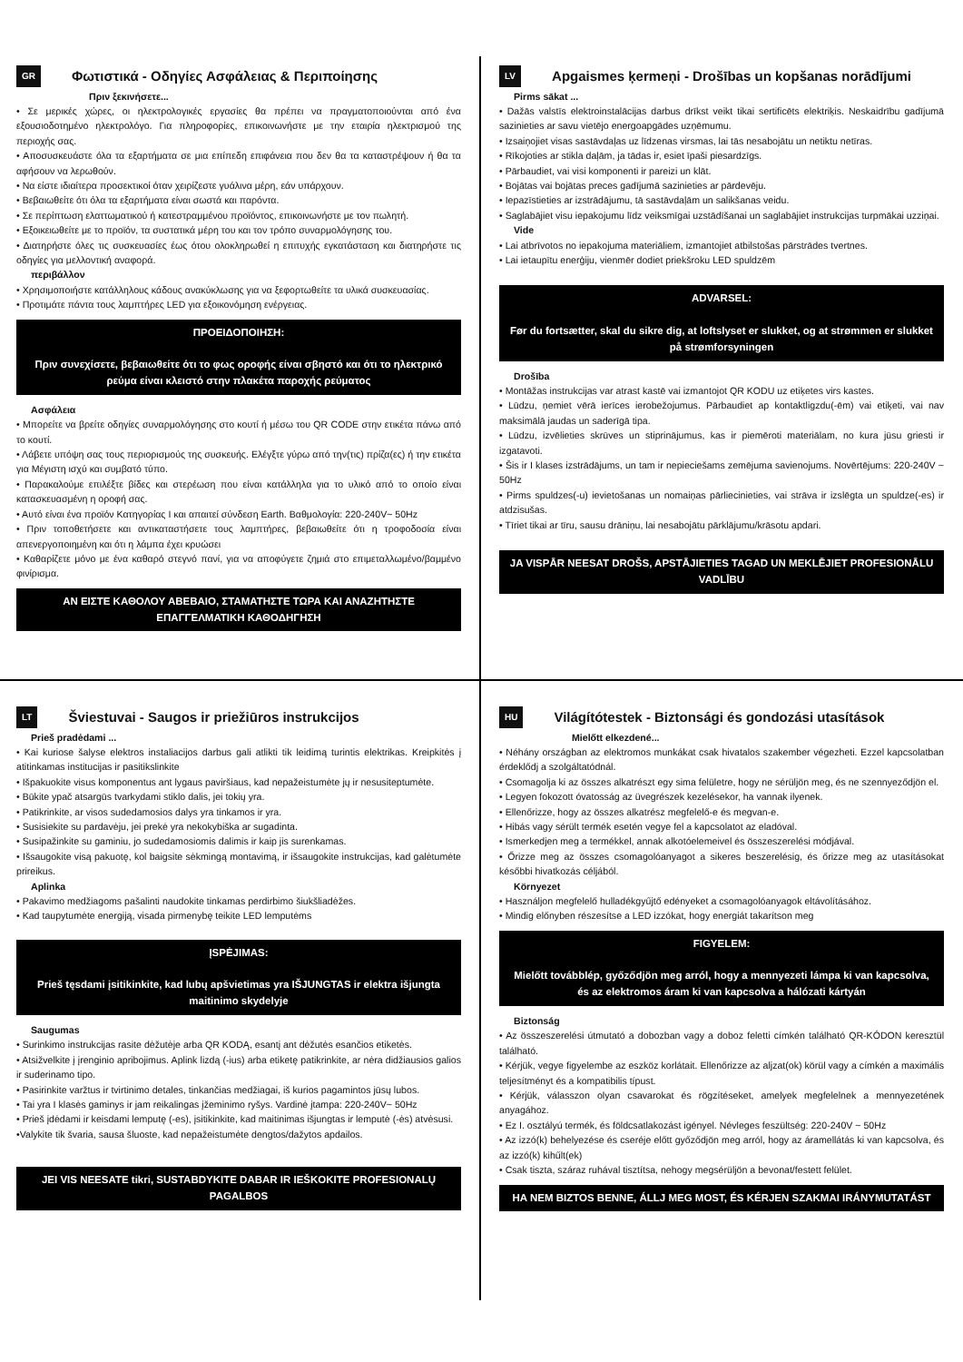GR Φωτιστικά - Οδηγίες Ασφάλειας & Περιποίησης
Πριν ξεκινήσετε...
• Σε μερικές χώρες, οι ηλεκτρολογικές εργασίες θα πρέπει να πραγματοποιούνται από ένα εξουσιοδοτημένο ηλεκτρολόγο. Για πληροφορίες, επικοινωνήστε με την εταιρία ηλεκτρισμού της περιοχής σας.
• Αποσυσκευάστε όλα τα εξαρτήματα σε μια επίπεδη επιφάνεια που δεν θα τα καταστρέψουν ή θα τα αφήσουν να λερωθούν.
• Να είστε ιδιαίτερα προσεκτικοί όταν χειρίζεστε γυάλινα μέρη, εάν υπάρχουν.
• Βεβαιωθείτε ότι όλα τα εξαρτήματα είναι σωστά και παρόντα.
• Σε περίπτωση ελαττωματικού ή κατεστραμμένου προϊόντος, επικοινωνήστε με τον πωλητή.
• Εξοικειωθείτε με το προϊόν, τα συστατικά μέρη του και τον τρόπο συναρμολόγησης του.
• Διατηρήστε όλες τις συσκευασίες έως ότου ολοκληρωθεί η επιτυχής εγκατάσταση και διατηρήστε τις οδηγίες για μελλοντική αναφορά.
περιβάλλον
• Χρησιμοποιήστε κατάλληλους κάδους ανακύκλωσης για να ξεφορτωθείτε τα υλικά συσκευασίας.
• Προτιμάτε πάντα τους λαμπτήρες LED για εξοικονόμηση ενέργειας.
ΠΡΟΕΙΔΟΠΟΙΗΣΗ:
Πριν συνεχίσετε, βεβαιωθείτε ότι το φως οροφής είναι σβηστό και ότι το ηλεκτρικό ρεύμα είναι κλειστό στην πλακέτα παροχής ρεύματος
Ασφάλεια
• Μπορείτε να βρείτε οδηγίες συναρμολόγησης στο κουτί ή μέσω του QR CODE στην ετικέτα πάνω από το κουτί.
• Λάβετε υπόψη σας τους περιορισμούς της συσκευής. Ελέγξτε γύρω από την(τις) πρίζα(ες) ή την ετικέτα για Μέγιστη ισχύ και συμβατό τύπο.
• Παρακαλούμε επιλέξτε βίδες και στερέωση που είναι κατάλληλα για το υλικό από το οποίο είναι κατασκευασμένη η οροφή σας.
• Αυτό είναι ένα προϊόν Κατηγορίας I και απαιτεί σύνδεση Earth. Βαθμολογία: 220-240V~ 50Hz
• Πριν τοποθετήσετε και αντικαταστήσετε τους λαμπτήρες, βεβαιωθείτε ότι η τροφοδοσία είναι απενεργοποιημένη και ότι η λάμπα έχει κρυώσει
• Καθαρίζετε μόνο με ένα καθαρό στεγνό πανί, για να αποφύγετε ζημιά στο επιμεταλλωμένο/βαμμένο φινίρισμα.
ΑΝ ΕΙΣΤΕ ΚΑΘΟΛΟΥ ΑΒΕΒΑΙΟ, ΣΤΑΜΑΤΗΣΤΕ ΤΩΡΑ ΚΑΙ ΑΝΑΖΗΤΗΣΤΕ ΕΠΑΓΓΕΛΜΑΤΙΚΗ ΚΑΘΟΔΗΓΗΣΗ
LV Apgaismes ķermeņi - Drošības un kopšanas norādījumi
Pirms sākat ...
• Dažās valstīs elektroinstalācijas darbus drīkst veikt tikai sertificēts elektriķis. Neskaidrību gadījumā sazinieties ar savu vietējo energoapgādes uzņēmumu.
• Izsaiņojiet visas sastāvdaļas uz līdzenas virsmas, lai tās nesabojātu un netiktu netīras.
• Rīkojoties ar stikla daļām, ja tādas ir, esiet īpaši piesardzīgs.
• Pārbaudiet, vai visi komponenti ir pareizi un klāt.
• Bojātas vai bojātas preces gadījumā sazinieties ar pārdevēju.
• Iepazīstieties ar izstrādājumu, tā sastāvdaļām un salikšanas veidu.
• Saglabājiet visu iepakojumu līdz veiksmīgai uzstādīšanai un saglabājiet instrukcijas turpmākai uzziņai.
Vide
• Lai atbrīvotos no iepakojuma materiāliem, izmantojiet atbilstošas pārstrādes tvertnes.
• Lai ietaupītu enerģiju, vienmēr dodiet priekšroku LED spuldzēm
ADVARSEL:
Før du fortsætter, skal du sikre dig, at loftslyset er slukket, og at strømmen er slukket på strømforsyningen
Drošība
• Montāžas instrukcijas var atrast kastē vai izmantojot QR KODU uz etiķetes virs kastes.
• Lūdzu, ņemiet vērā ierīces ierobežojumus. Pārbaudiet ap kontaktligzdu(-ēm) vai etiķeti, vai nav maksimālā jaudas un saderīgā tipa.
• Lūdzu, izvēlieties skrūves un stiprinājumus, kas ir piemēroti materiālam, no kura jūsu griesti ir izgatavoti.
• Šis ir I klases izstrādājums, un tam ir nepieciešams zemējuma savienojums. Novērtējums: 220-240V ~ 50Hz
• Pirms spuldzes(-u) ievietošanas un nomaiņas pārliecinieties, vai strāva ir izslēgta un spuldze(-es) ir atdzisušas.
• Tīriet tikai ar tīru, sausu drāniņu, lai nesabojātu pārklājumu/krāsotu apdari.
JA VISPĀR NEESAT DROŠS, APSTĀJIETIES TAGAD UN MEKLĒJIET PROFESIONĀLU VADLĪBU
LT Šviestuvai - Saugos ir priežiūros instrukcijos
Prieš pradėdami ...
• Kai kuriose šalyse elektros instaliacijos darbus gali atlikti tik leidimą turintis elektrikas. Kreipkitės į atitinkamas institucijas ir pasitikslinkite
• Išpakuokite visus komponentus ant lygaus paviršiaus, kad nepažeistumėte jų ir nesusiteptumėte.
• Būkite ypač atsargūs tvarkydami stiklo dalis, jei tokių yra.
• Patikrinkite, ar visos sudedamosios dalys yra tinkamos ir yra.
• Susisiekite su pardavėju, jei prekė yra nekokybiška ar sugadinta.
• Susipažinkite su gaminiu, jo sudedamosiomis dalimis ir kaip jis surenkamas.
• Išsaugokite visą pakuotę, kol baigsite sėkmingą montavimą, ir išsaugokite instrukcijas, kad galėtumėte prireikus.
Aplinka
• Pakavimo medžiagoms pašalinti naudokite tinkamas perdirbimo šiukšliadėžes.
• Kad taupytumėte energiją, visada pirmenybę teikite LED lemputėms
ĮSPĖJIMAS:
Prieš tęsdami įsitikinkite, kad lubų apšvietimas yra IŠJUNGTAS ir elektra išjungta maitinimo skydelyje
Saugumas
• Surinkimo instrukcijas rasite dėžutėje arba QR KODĄ, esantį ant dėžutės esančios etiketės.
• Atsižvelkite į įrenginio apribojimus. Aplink lizdą (-ius) arba etiketę patikrinkite, ar nėra didžiausios galios ir suderinamo tipo.
• Pasirinkite varžtus ir tvirtinimo detales, tinkančias medžiagai, iš kurios pagamintos jūsų lubos.
• Tai yra I klasės gaminys ir jam reikalingas įžeminimo ryšys. Vardinė įtampa: 220-240V~ 50Hz
• Prieš įdėdami ir keisdami lemputę (-es), įsitikinkite, kad maitinimas išjungtas ir lemputė (-ės) atvėsusi.
•Valykite tik švaria, sausa šluoste, kad nepažeistumėte dengtos/dažytos apdailos.
JEI VIS NEESATE tikri, SUSTABDYKITE DABAR IR IEŠKOKITE PROFESIONALŲ PAGALBOS
HU Világítótestek - Biztonsági és gondozási utasítások
Mielőtt elkezdené...
• Néhány országban az elektromos munkákat csak hivatalos szakember végezheti. Ezzel kapcsolatban érdeklődj a szolgáltatódnál.
• Csomagolja ki az összes alkatrészt egy sima felületre, hogy ne sérüljön meg, és ne szennyeződjön el.
• Legyen fokozott óvatosság az üvegrészek kezelésekor, ha vannak ilyenek.
• Ellenőrizze, hogy az összes alkatrész megfelelő-e és megvan-e.
• Hibás vagy sérült termék esetén vegye fel a kapcsolatot az eladóval.
• Ismerkedjen meg a termékkel, annak alkotóelemeivel és összeszerelési módjával.
• Őrizze meg az összes csomagolóanyagot a sikeres beszerelésig, és őrizze meg az utasításokat későbbi hivatkozás céljából.
Környezet
• Használjon megfelelő hulladékgyűjtő edényeket a csomagolóanyagok eltávolításához.
• Mindig előnyben részesítse a LED izzókat, hogy energiát takarítson meg
FIGYELEM:
Mielőtt továbblép, győződjön meg arról, hogy a mennyezeti lámpa ki van kapcsolva, és az elektromos áram ki van kapcsolva a hálózati kártyán
Biztonság
• Az összeszerelési útmutató a dobozban vagy a doboz feletti címkén található QR-KÓDON keresztül található.
• Kérjük, vegye figyelembe az eszköz korlátait. Ellenőrizze az aljzat(ok) körül vagy a címkén a maximális teljesítményt és a kompatibilis típust.
• Kérjük, válasszon olyan csavarokat és rögzítéseket, amelyek megfelelnek a mennyezetének anyagához.
• Ez I. osztályú termék, és földcsatlakozást igényel. Névleges feszültség: 220-240V ~ 50Hz
• Az izzó(k) behelyezése és cseréje előtt győződjön meg arról, hogy az áramellátás ki van kapcsolva, és az izzó(k) kihűlt(ek)
• Csak tiszta, száraz ruhával tisztítsa, nehogy megsérüljön a bevonat/festett felület.
HA NEM BIZTOS BENNE, ÁLLJ MEG MOST, ÉS KÉRJEN SZAKMAI IRÁNYMUTATÁST